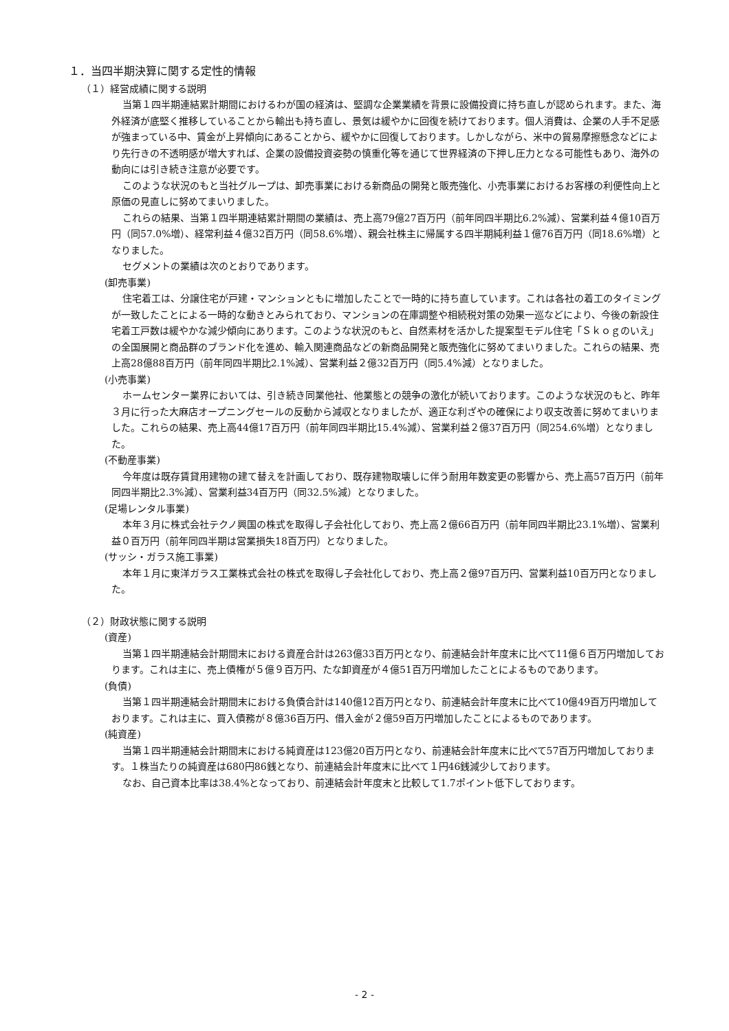１．当四半期決算に関する定性的情報
（１）経営成績に関する説明
当第１四半期連結累計期間におけるわが国の経済は、堅調な企業業績を背景に設備投資に持ち直しが認められます。また、海外経済が底堅く推移していることから輸出も持ち直し、景気は緩やかに回復を続けております。個人消費は、企業の人手不足感が強まっている中、賃金が上昇傾向にあることから、緩やかに回復しております。しかしながら、米中の貿易摩擦懸念などにより先行きの不透明感が増大すれば、企業の設備投資姿勢の慎重化等を通じて世界経済の下押し圧力となる可能性もあり、海外の動向には引き続き注意が必要です。
このような状況のもと当社グループは、卸売事業における新商品の開発と販売強化、小売事業におけるお客様の利便性向上と原価の見直しに努めてまいりました。
これらの結果、当第１四半期連結累計期間の業績は、売上高79億27百万円（前年同四半期比6.2%減）、営業利益４億10百万円（同57.0%増）、経常利益４億32百万円（同58.6%増）、親会社株主に帰属する四半期純利益１億76百万円（同18.6%増）となりました。
セグメントの業績は次のとおりであります。
(卸売事業)
住宅着工は、分譲住宅が戸建・マンションともに増加したことで一時的に持ち直しています。これは各社の着工のタイミングが一致したことによる一時的な動きとみられており、マンションの在庫調整や相続税対策の効果一巡などにより、今後の新設住宅着工戸数は緩やかな減少傾向にあります。このような状況のもと、自然素材を活かした提案型モデル住宅「Ｓｋｏｇのいえ」の全国展開と商品群のブランド化を進め、輸入関連商品などの新商品開発と販売強化に努めてまいりました。これらの結果、売上高28億88百万円（前年同四半期比2.1%減）、営業利益２億32百万円（同5.4%減）となりました。
(小売事業)
ホームセンター業界においては、引き続き同業他社、他業態との競争の激化が続いております。このような状況のもと、昨年３月に行った大麻店オープニングセールの反動から減収となりましたが、適正な利ざやの確保により収支改善に努めてまいりました。これらの結果、売上高44億17百万円（前年同四半期比15.4%減）、営業利益２億37百万円（同254.6%増）となりました。
(不動産事業)
今年度は既存賃貸用建物の建て替えを計画しており、既存建物取壊しに伴う耐用年数変更の影響から、売上高57百万円（前年同四半期比2.3%減）、営業利益34百万円（同32.5%減）となりました。
(足場レンタル事業)
本年３月に株式会社テクノ興国の株式を取得し子会社化しており、売上高２億66百万円（前年同四半期比23.1%増）、営業利益０百万円（前年同四半期は営業損失18百万円）となりました。
(サッシ・ガラス施工事業)
本年１月に東洋ガラス工業株式会社の株式を取得し子会社化しており、売上高２億97百万円、営業利益10百万円となりました。
（２）財政状態に関する説明
(資産)
当第１四半期連結会計期間末における資産合計は263億33百万円となり、前連結会計年度末に比べて11億６百万円増加しております。これは主に、売上債権が５億９百万円、たな卸資産が４億51百万円増加したことによるものであります。
(負債)
当第１四半期連結会計期間末における負債合計は140億12百万円となり、前連結会計年度末に比べて10億49百万円増加しております。これは主に、買入債務が８億36百万円、借入金が２億59百万円増加したことによるものであります。
(純資産)
当第１四半期連結会計期間末における純資産は123億20百万円となり、前連結会計年度末に比べて57百万円増加しております。１株当たりの純資産は680円86銭となり、前連結会計年度末に比べて１円46銭減少しております。
なお、自己資本比率は38.4%となっており、前連結会計年度末と比較して1.7ポイント低下しております。
- 2 -